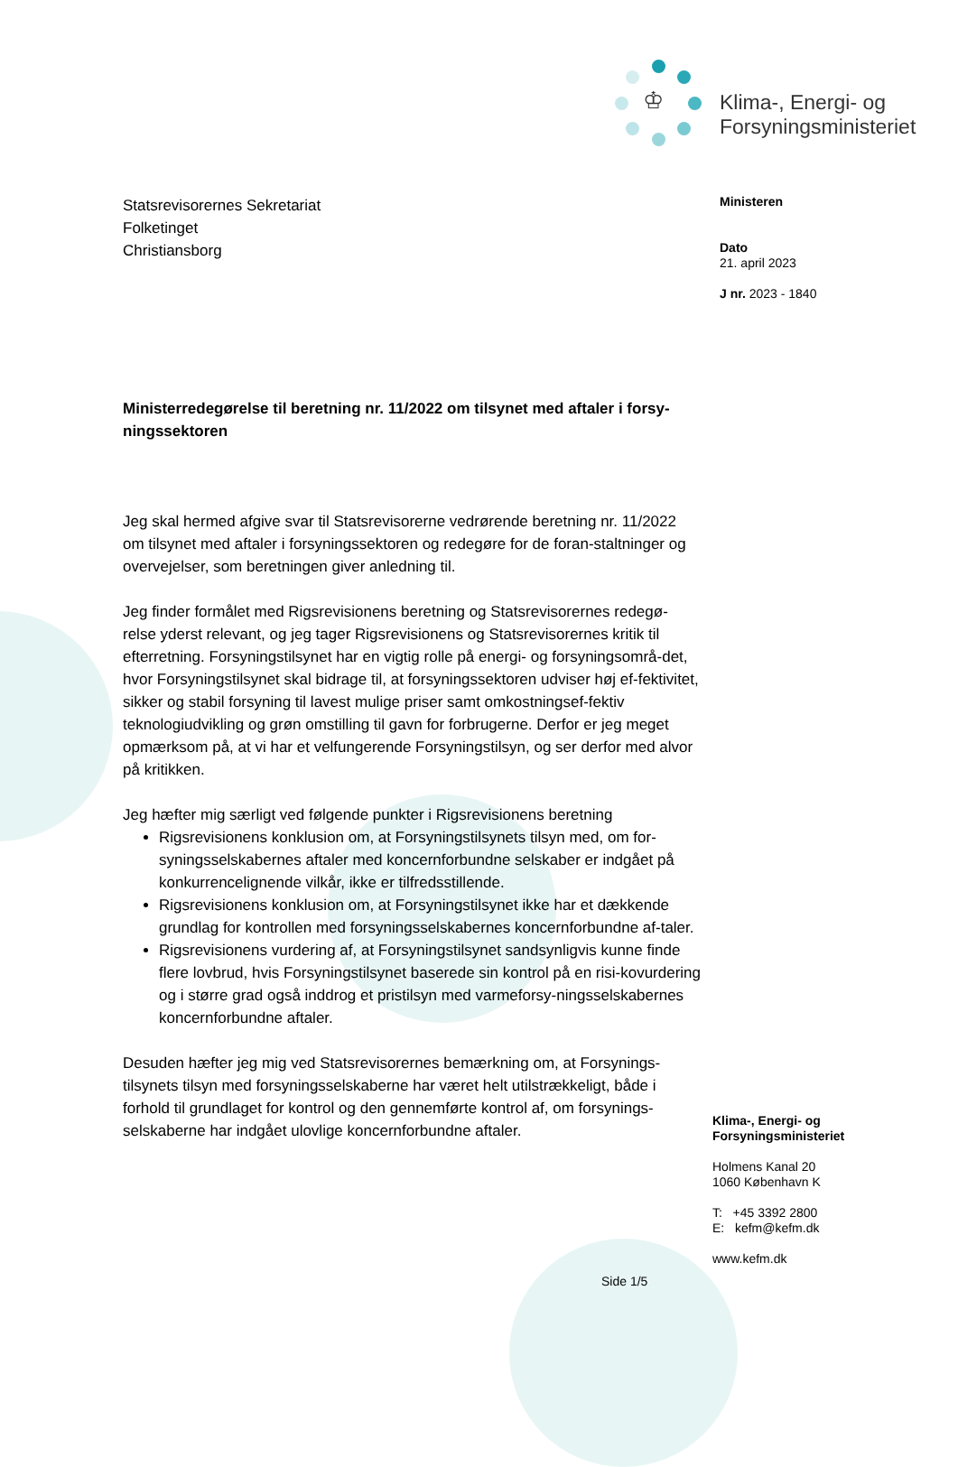♔
Klima-, Energi- og
Forsyningsministeriet
Statsrevisorernes Sekretariat
Folketinget
Christiansborg
Ministerredegørelse til beretning nr. 11/2022 om tilsynet med aftaler i forsy-ningssektoren
Jeg skal hermed afgive svar til Statsrevisorerne vedrørende beretning nr. 11/2022 om tilsynet med aftaler i forsyningssektoren og redegøre for de foran-staltninger og overvejelser, som beretningen giver anledning til.
Jeg finder formålet med Rigsrevisionens beretning og Statsrevisorernes redegø-relse yderst relevant, og jeg tager Rigsrevisionens og Statsrevisorernes kritik til efterretning. Forsyningstilsynet har en vigtig rolle på energi- og forsyningsområ-det, hvor Forsyningstilsynet skal bidrage til, at forsyningssektoren udviser høj ef-fektivitet, sikker og stabil forsyning til lavest mulige priser samt omkostningsef-fektiv teknologiudvikling og grøn omstilling til gavn for forbrugerne. Derfor er jeg meget opmærksom på, at vi har et velfungerende Forsyningstilsyn, og ser derfor med alvor på kritikken.
Jeg hæfter mig særligt ved følgende punkter i Rigsrevisionens beretning
Rigsrevisionens konklusion om, at Forsyningstilsynets tilsyn med, om for-syningsselskabernes aftaler med koncernforbundne selskaber er indgået på konkurrencelignende vilkår, ikke er tilfredsstillende.
Rigsrevisionens konklusion om, at Forsyningstilsynet ikke har et dækkende grundlag for kontrollen med forsyningsselskabernes koncernforbundne af-taler.
Rigsrevisionens vurdering af, at Forsyningstilsynet sandsynligvis kunne finde flere lovbrud, hvis Forsyningstilsynet baserede sin kontrol på en risi-kovurdering og i større grad også inddrog et pristilsyn med varmeforsy-ningsselskabernes koncernforbundne aftaler.
Desuden hæfter jeg mig ved Statsrevisorernes bemærkning om, at Forsynings-tilsynets tilsyn med forsyningsselskaberne har været helt utilstrækkeligt, både i forhold til grundlaget for kontrol og den gennemførte kontrol af, om forsynings-selskaberne har indgået ulovlige koncernforbundne aftaler.
Ministeren
Dato
21. april 2023
J nr. 2023 - 1840
Klima-, Energi- og
Forsyningsministeriet
Holmens Kanal 20
1060 København K
T: +45 3392 2800
E: kefm@kefm.dk
www.kefm.dk
Side 1/5